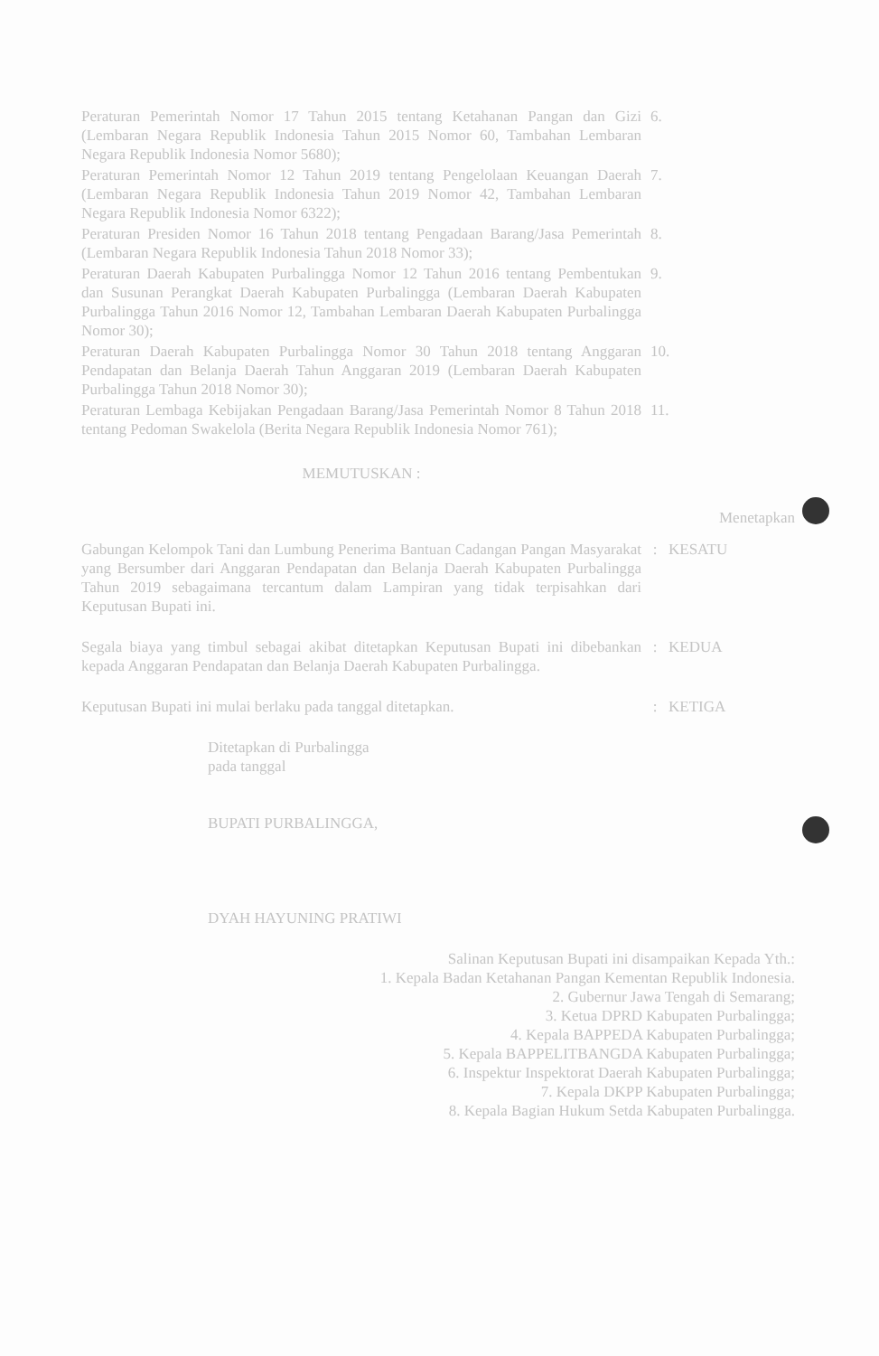Peraturan Pemerintah Nomor 17 Tahun 2015 tentang Ketahanan Pangan dan Gizi (Lembaran Negara Republik Indonesia Tahun 2015 Nomor 60, Tambahan Lembaran Negara Republik Indonesia Nomor 5680);
6.
Peraturan Pemerintah Nomor 12 Tahun 2019 tentang Pengelolaan Keuangan Daerah (Lembaran Negara Republik Indonesia Tahun 2019 Nomor 42, Tambahan Lembaran Negara Republik Indonesia Nomor 6322);
7.
Peraturan Presiden Nomor 16 Tahun 2018 tentang Pengadaan Barang/Jasa Pemerintah (Lembaran Negara Republik Indonesia Tahun 2018 Nomor 33);
8.
Peraturan Daerah Kabupaten Purbalingga Nomor 12 Tahun 2016 tentang Pembentukan dan Susunan Perangkat Daerah Kabupaten Purbalingga (Lembaran Daerah Kabupaten Purbalingga Tahun 2016 Nomor 12, Tambahan Lembaran Daerah Kabupaten Purbalingga Nomor 30);
9.
Peraturan Daerah Kabupaten Purbalingga Nomor 30 Tahun 2018 tentang Anggaran Pendapatan dan Belanja Daerah Tahun Anggaran 2019 (Lembaran Daerah Kabupaten Purbalingga Tahun 2018 Nomor 30);
10.
Peraturan Lembaga Kebijakan Pengadaan Barang/Jasa Pemerintah Nomor 8 Tahun 2018 tentang Pedoman Swakelola (Berita Negara Republik Indonesia Nomor 761);
11.
MEMUTUSKAN :
Menetapkan
Gabungan Kelompok Tani dan Lumbung Penerima Bantuan Cadangan Pangan Masyarakat yang Bersumber dari Anggaran Pendapatan dan Belanja Daerah Kabupaten Purbalingga Tahun 2019 sebagaimana tercantum dalam Lampiran yang tidak terpisahkan dari Keputusan Bupati ini.
: KESATU
Segala biaya yang timbul sebagai akibat ditetapkan Keputusan Bupati ini dibebankan kepada Anggaran Pendapatan dan Belanja Daerah Kabupaten Purbalingga.
: KEDUA
Keputusan Bupati ini mulai berlaku pada tanggal ditetapkan. : KETIGA
Ditetapkan di Purbalingga
pada tanggal
BUPATI PURBALINGGA,
DYAH HAYUNING PRATIWI
Salinan Keputusan Bupati ini disampaikan Kepada Yth.:
1. Kepala Badan Ketahanan Pangan Kementan Republik Indonesia.
2. Gubernur Jawa Tengah di Semarang;
3. Ketua DPRD Kabupaten Purbalingga;
4. Kepala BAPPEDA Kabupaten Purbalingga;
5. Kepala BAPPELITBANGDA Kabupaten Purbalingga;
6. Inspektur Inspektorat Daerah Kabupaten Purbalingga;
7. Kepala DKPP Kabupaten Purbalingga;
8. Kepala Bagian Hukum Setda Kabupaten Purbalingga.